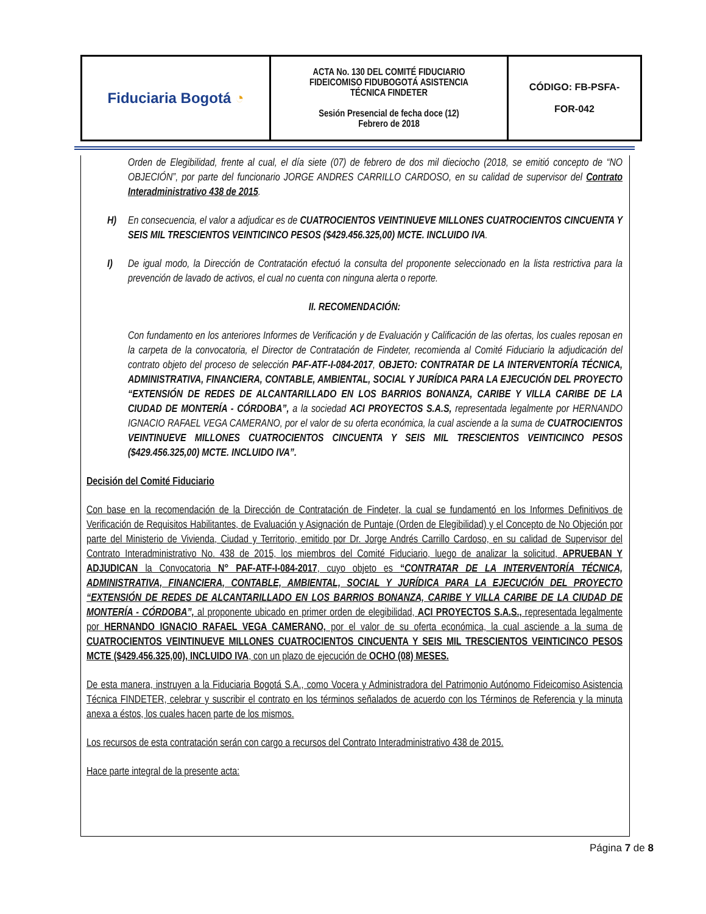| Fiduciaria Bogotá ◔ | ACTA No. 130 DEL COMITÉ FIDUCIARIO FIDEICOMISO FIDUBOGOTÁ ASISTENCIA TÉCNICA FINDETER Sesión Presencial de fecha doce (12) Febrero de 2018 | CÓDIGO: FB-PSFA- FOR-042 |
Orden de Elegibilidad, frente al cual, el día siete (07) de febrero de dos mil dieciocho (2018, se emitió concepto de “NO OBJECIÓN”, por parte del funcionario JORGE ANDRES CARRILLO CARDOSO, en su calidad de supervisor del Contrato Interadministrativo 438 de 2015.
H) En consecuencia, el valor a adjudicar es de CUATROCIENTOS VEINTINUEVE MILLONES CUATROCIENTOS CINCUENTA Y SEIS MIL TRESCIENTOS VEINTICINCO PESOS ($429.456.325,00) MCTE. INCLUIDO IVA.
I) De igual modo, la Dirección de Contratación efectuó la consulta del proponente seleccionado en la lista restrictiva para la prevención de lavado de activos, el cual no cuenta con ninguna alerta o reporte.
II. RECOMENDACIÓN:
Con fundamento en los anteriores Informes de Verificación y de Evaluación y Calificación de las ofertas, los cuales reposan en la carpeta de la convocatoria, el Director de Contratación de Findeter, recomienda al Comité Fiduciario la adjudicación del contrato objeto del proceso de selección PAF-ATF-I-084-2017, OBJETO: CONTRATAR DE LA INTERVENTORÍA TÉCNICA, ADMINISTRATIVA, FINANCIERA, CONTABLE, AMBIENTAL, SOCIAL Y JURÍDICA PARA LA EJECUCIÓN DEL PROYECTO “EXTENSIÓN DE REDES DE ALCANTARILLADO EN LOS BARRIOS BONANZA, CARIBE Y VILLA CARIBE DE LA CIUDAD DE MONTERÍA - CÓRDOBA”, a la sociedad ACI PROYECTOS S.A.S, representada legalmente por HERNANDO IGNACIO RAFAEL VEGA CAMERANO, por el valor de su oferta económica, la cual asciende a la suma de CUATROCIENTOS VEINTINUEVE MILLONES CUATROCIENTOS CINCUENTA Y SEIS MIL TRESCIENTOS VEINTICINCO PESOS ($429.456.325,00) MCTE. INCLUIDO IVA”.
Decisión del Comité Fiduciario
Con base en la recomendación de la Dirección de Contratación de Findeter, la cual se fundamentó en los Informes Definitivos de Verificación de Requisitos Habilitantes, de Evaluación y Asignación de Puntaje (Orden de Elegibilidad) y el Concepto de No Objeción por parte del Ministerio de Vivienda, Ciudad y Territorio, emitido por Dr. Jorge Andrés Carrillo Cardoso, en su calidad de Supervisor del Contrato Interadministrativo No. 438 de 2015, los miembros del Comité Fiduciario, luego de analizar la solicitud, APRUEBAN Y ADJUDICAN la Convocatoria N° PAF-ATF-I-084-2017, cuyo objeto es “CONTRATAR DE LA INTERVENTORÍA TÉCNICA, ADMINISTRATIVA, FINANCIERA, CONTABLE, AMBIENTAL, SOCIAL Y JURÍDICA PARA LA EJECUCIÓN DEL PROYECTO “EXTENSIÓN DE REDES DE ALCANTARILLADO EN LOS BARRIOS BONANZA, CARIBE Y VILLA CARIBE DE LA CIUDAD DE MONTERÍA - CÓRDOBA”, al proponente ubicado en primer orden de elegibilidad, ACI PROYECTOS S.A.S., representada legalmente por HERNANDO IGNACIO RAFAEL VEGA CAMERANO, por el valor de su oferta económica, la cual asciende a la suma de CUATROCIENTOS VEINTINUEVE MILLONES CUATROCIENTOS CINCUENTA Y SEIS MIL TRESCIENTOS VEINTICINCO PESOS MCTE ($429.456.325,00), INCLUIDO IVA, con un plazo de ejecución de OCHO (08) MESES.
De esta manera, instruyen a la Fiduciaria Bogotá S.A., como Vocera y Administradora del Patrimonio Autónomo Fideicomiso Asistencia Técnica FINDETER, celebrar y suscribir el contrato en los términos señalados de acuerdo con los Términos de Referencia y la minuta anexa a éstos, los cuales hacen parte de los mismos.
Los recursos de esta contratación serán con cargo a recursos del Contrato Interadministrativo 438 de 2015.
Hace parte integral de la presente acta:
Página 7 de 8